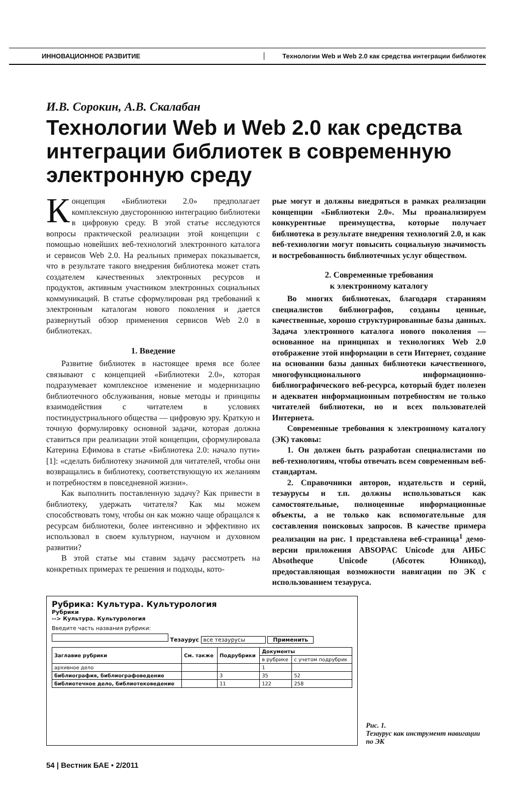ИННОВАЦИОННОЕ РАЗВИТИЕ Технологии Web и Web 2.0 как средства интеграции библиотек
И.В. Сорокин, А.В. Скалабан
Технологии Web и Web 2.0 как средства интеграции библиотек в современную электронную среду
Концепция «Библиотеки 2.0» предполагает комплексную двустороннюю интеграцию библиотеки в цифровую среду. В этой статье исследуются вопросы практической реализации этой концепции с помощью новейших веб-технологий электронного каталога и сервисов Web 2.0. На реальных примерах показывается, что в результате такого внедрения библиотека может стать создателем качественных электронных ресурсов и продуктов, активным участником электронных социальных коммуникаций. В статье сформулирован ряд требований к электронным каталогам нового поколения и дается развернутый обзор применения сервисов Web 2.0 в библиотеках.
1. Введение
Развитие библиотек в настоящее время все более связывают с концепцией «Библиотеки 2.0», которая подразумевает комплексное изменение и модернизацию библиотечного обслуживания, новые методы и принципы взаимодействия с читателем в условиях постиндустриального общества — цифровую эру. Краткую и точную формулировку основной задачи, которая должна ставиться при реализации этой концепции, сформулировала Катерина Ефимова в статье «Библиотека 2.0: начало пути» [1]: «сделать библиотеку значимой для читателей, чтобы они возвращались в библиотеку, соответствующую их желаниям и потребностям в повседневной жизни».
Как выполнить поставленную задачу? Как привести в библиотеку, удержать читателя? Как мы можем способствовать тому, чтобы он как можно чаще обращался к ресурсам библиотеки, более интенсивно и эффективно их использовал в своем культурном, научном и духовном развитии?
В этой статье мы ставим задачу рассмотреть на конкретных примерах те решения и подходы, кото-
рые могут и должны внедряться в рамках реализации концепции «Библиотеки 2.0». Мы проанализируем конкурентные преимущества, которые получает библиотека в результате внедрения технологий 2.0, и как веб-технологии могут повысить социальную значимость и востребованность библиотечных услуг обществом.
2. Современные требования
к электронному каталогу
Во многих библиотеках, благодаря стараниям специалистов библиографов, созданы ценные, качественные, хорошо структурированные базы данных. Задача электронного каталога нового поколения — основанное на принципах и технологиях Web 2.0 отображение этой информации в сети Интернет, создание на основании базы данных библиотеки качественного, многофункционального информационно-библиографического веб-ресурса, который будет полезен и адекватен информационным потребностям не только читателей библиотеки, но и всех пользователей Интернета.
Современные требования к электронному каталогу (ЭК) таковы:
1. Он должен быть разработан специалистами по веб-технологиям, чтобы отвечать всем современным веб-стандартам.
2. Справочники авторов, издательств и серий, тезаурусы и т.п. должны использоваться как самостоятельные, полноценные информационные объекты, а не только как вспомогательные для составления поисковых запросов. В качестве примера реализации на рис. 1 представлена веб-страница<sup>1</sup> демо-версии приложения ABSOPAC Unicode для АИБС Absotheque Unicode (Абсотек Юникод), предоставляющая возможности навигации по ЭК с использованием тезауруса.
Рубрика: Культура. Культурология
Рубрики
--> Культура. Культурология
Введите часть названия рубрики:
Тезаурус все тезаурусы Применить
| Заглавие рубрики | См. также | Подрубрики | Документы | |
| --- | --- | --- | --- | --- |
| | | | в рубрике | с учетом подрубрик |
| архивное дело | | | 1 | |
| библиография, библиографоведение | | 3 | 35 | 52 |
| библиотечное дело, библиотековедение | | 11 | 122 | 258 |
Рис. 1.
Тезаурус как инструмент навигации по ЭК
54 | Вестник БАЕ • 2/2011